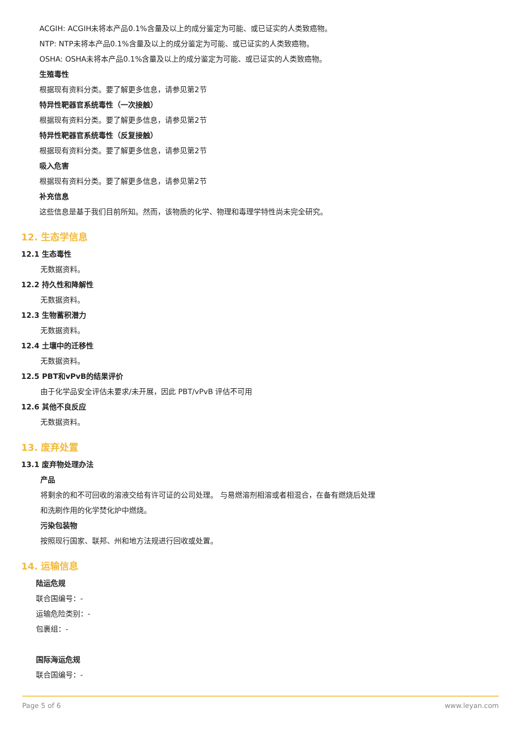ACGIH: ACGIH未将本产品0.1%含量及以上的成分鉴定为可能、或已证实的人类致癌物。
NTP: NTP未将本产品0.1%含量及以上的成分鉴定为可能、或已证实的人类致癌物。
OSHA: OSHA未将本产品0.1%含量及以上的成分鉴定为可能、或已证实的人类致癌物。
生殖毒性
根据现有资料分类。要了解更多信息，请参见第2节
特异性靶器官系统毒性（一次接触）
根据现有资料分类。要了解更多信息，请参见第2节
特异性靶器官系统毒性（反复接触）
根据现有资料分类。要了解更多信息，请参见第2节
吸入危害
根据现有资料分类。要了解更多信息，请参见第2节
补充信息
这些信息是基于我们目前所知。然而，该物质的化学、物理和毒理学特性尚未完全研究。
12. 生态学信息
12.1 生态毒性
无数据资料。
12.2 持久性和降解性
无数据资料。
12.3 生物蓄积潜力
无数据资料。
12.4 土壤中的迁移性
无数据资料。
12.5 PBT和vPvB的结果评价
由于化学品安全评估未要求/未开展，因此 PBT/vPvB 评估不可用
12.6 其他不良反应
无数据资料。
13. 废弃处置
13.1 废弃物处理办法
产品
将剩余的和不可回收的溶液交给有许可证的公司处理。 与易燃溶剂相溶或者相混合，在备有燃烧后处理
和洗刷作用的化学焚化炉中燃烧。
污染包装物
按照现行国家、联邦、州和地方法规进行回收或处置。
14. 运输信息
陆运危规
联合国编号：-
运输危险类别：-
包裹组：-
国际海运危规
联合国编号：-
Page 5 of 6 www.leyan.com